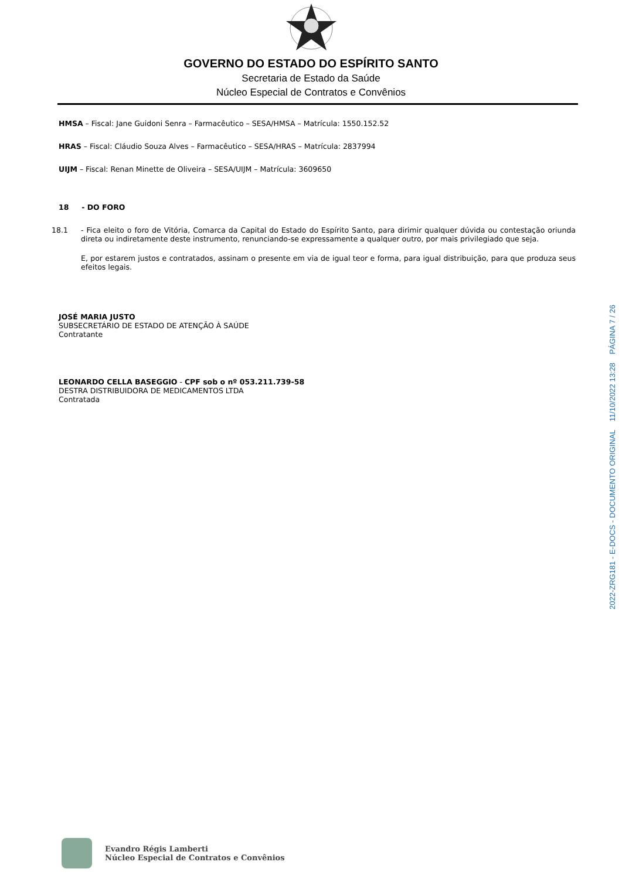GOVERNO DO ESTADO DO ESPÍRITO SANTO
Secretaria de Estado da Saúde
Núcleo Especial de Contratos e Convênios
HMSA – Fiscal: Jane Guidoni Senra – Farmacêutico – SESA/HMSA – Matrícula: 1550.152.52
HRAS – Fiscal: Cláudio Souza Alves – Farmacêutico – SESA/HRAS – Matrícula: 2837994
UIJM – Fiscal: Renan Minette de Oliveira – SESA/UIJM – Matrícula: 3609650
18 - DO FORO
18.1 - Fica eleito o foro de Vitória, Comarca da Capital do Estado do Espírito Santo, para dirimir qualquer dúvida ou contestação oriunda direta ou indiretamente deste instrumento, renunciando-se expressamente a qualquer outro, por mais privilegiado que seja.
E, por estarem justos e contratados, assinam o presente em via de igual teor e forma, para igual distribuição, para que produza seus efeitos legais.
JOSÉ MARIA JUSTO
SUBSECRETÁRIO DE ESTADO DE ATENÇÃO À SAÚDE
Contratante
LEONARDO CELLA BASEGGIO - CPF sob o nº 053.211.739-58
DESTRA DISTRIBUIDORA DE MEDICAMENTOS LTDA
Contratada
2022-ZRG181 - E-DOCS - DOCUMENTO ORIGINAL 11/10/2022 13:28 PÁGINA 7 / 26
Evandro Régis Lamberti
Núcleo Especial de Contratos e Convênios